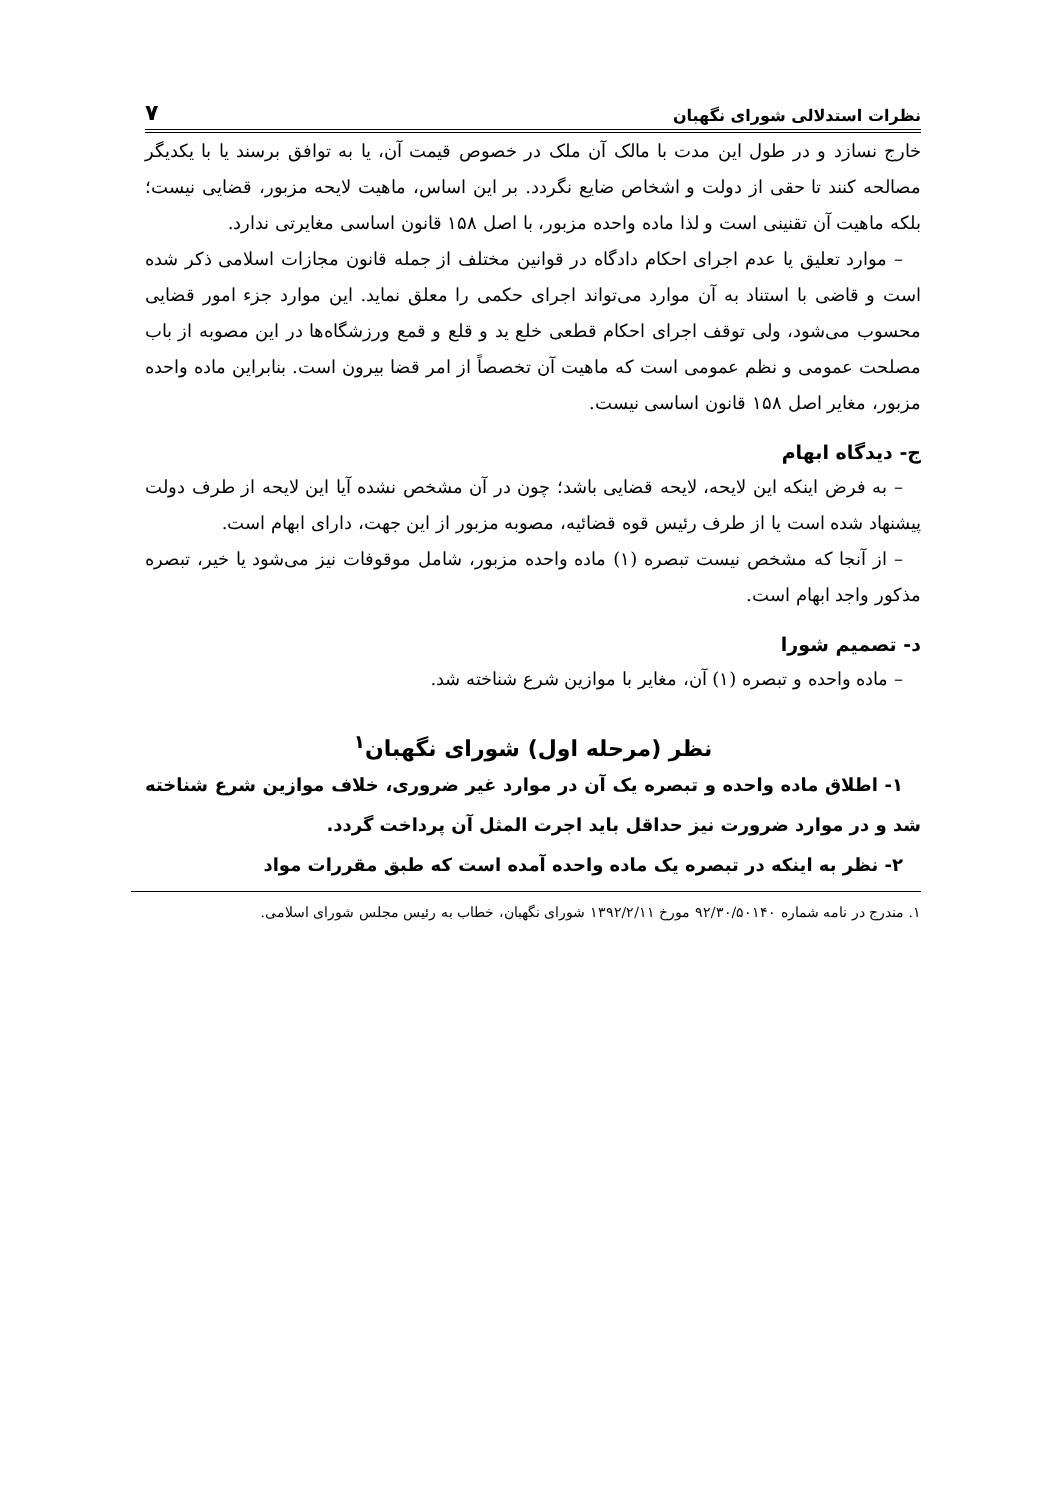نظرات استدلالی شورای نگهبان ۷
خارج نسازد و در طول این مدت با مالک آن ملک در خصوص قیمت آن، یا به توافق برسند یا با یکدیگر مصالحه کنند تا حقی از دولت و اشخاص ضایع نگردد. بر این اساس، ماهیت لایحه مزبور، قضایی نیست؛ بلکه ماهیت آن تقنینی است و لذا ماده واحده مزبور، با اصل ۱۵۸ قانون اساسی مغایرتی ندارد.
– موارد تعلیق یا عدم اجرای احکام دادگاه در قوانین مختلف از جمله قانون مجازات اسلامی ذکر شده است و قاضی با استناد به آن موارد می‌تواند اجرای حکمی را معلق نماید. این موارد جزء امور قضایی محسوب می‌شود، ولی توقف اجرای احکام قطعی خلع ید و قلع و قمع ورزشگاه‌ها در این مصوبه از باب مصلحت عمومی و نظم عمومی است که ماهیت آن تخصصاً از امر قضا بیرون است. بنابراین ماده واحده مزبور، مغایر اصل ۱۵۸ قانون اساسی نیست.
ج- دیدگاه ابهام
– به فرض اینکه این لایحه، لایحه قضایی باشد؛ چون در آن مشخص نشده آیا این لایحه از طرف دولت پیشنهاد شده است یا از طرف رئیس قوه قضائیه، مصوبه مزبور از این جهت، دارای ابهام است.
– از آنجا که مشخص نیست تبصره (۱) ماده واحده مزبور، شامل موقوفات نیز می‌شود یا خیر، تبصره مذکور واجد ابهام است.
د- تصمیم شورا
– ماده واحده و تبصره (۱) آن، مغایر با موازین شرع شناخته شد.
نظر (مرحله اول) شورای نگهبان<sup>۱</sup>
۱- اطلاق ماده واحده و تبصره یک آن در موارد غیر ضروری، خلاف موازین شرع شناخته شد و در موارد ضرورت نیز حداقل باید اجرت المثل آن پرداخت گردد.
۲- نظر به اینکه در تبصره یک ماده واحده آمده است که طبق مقررات مواد
۱. مندرج در نامه شماره ۹۲/۳۰/۵۰۱۴۰ مورخ ۱۳۹۲/۲/۱۱ شورای نگهبان، خطاب به رئیس مجلس شورای اسلامی.